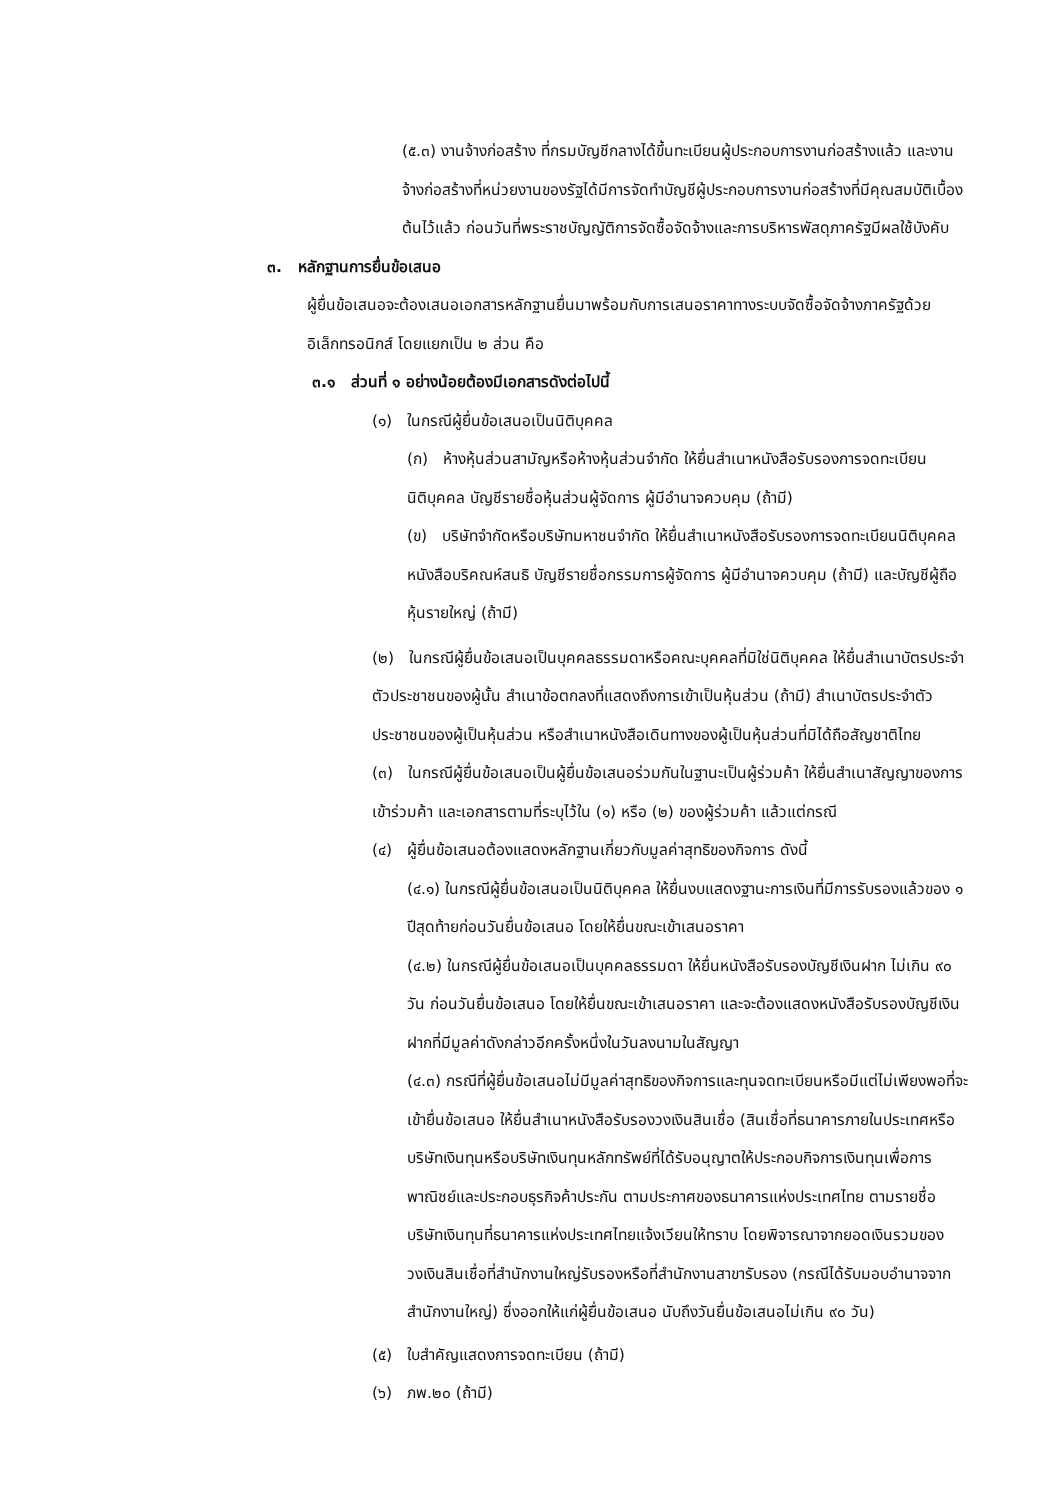(๕.๓) งานจ้างก่อสร้าง ที่กรมบัญชีกลางได้ขึ้นทะเบียนผู้ประกอบการงานก่อสร้างแล้ว และงานจ้างก่อสร้างที่หน่วยงานของรัฐได้มีการจัดทำบัญชีผู้ประกอบการงานก่อสร้างที่มีคุณสมบัติเบื้องต้นไว้แล้ว ก่อนวันที่พระราชบัญญัติการจัดซื้อจัดจ้างและการบริหารพัสดุภาครัฐมีผลใช้บังคับ
๓. หลักฐานการยื่นข้อเสนอ
ผู้ยื่นข้อเสนอจะต้องเสนอเอกสารหลักฐานยื่นมาพร้อมกับการเสนอราคาทางระบบจัดซื้อจัดจ้างภาครัฐด้วยอิเล็กทรอนิกส์ โดยแยกเป็น ๒ ส่วน คือ
๓.๑ ส่วนที่ ๑ อย่างน้อยต้องมีเอกสารดังต่อไปนี้
(๑) ในกรณีผู้ยื่นข้อเสนอเป็นนิติบุคคล
(ก) ห้างหุ้นส่วนสามัญหรือห้างหุ้นส่วนจำกัด ให้ยื่นสำเนาหนังสือรับรองการจดทะเบียนนิติบุคคล บัญชีรายชื่อหุ้นส่วนผู้จัดการ ผู้มีอำนาจควบคุม (ถ้ามี)
(ข) บริษัทจำกัดหรือบริษัทมหาชนจำกัด ให้ยื่นสำเนาหนังสือรับรองการจดทะเบียนนิติบุคคล หนังสือบริคณห์สนธิ บัญชีรายชื่อกรรมการผู้จัดการ ผู้มีอำนาจควบคุม (ถ้ามี) และบัญชีผู้ถือหุ้นรายใหญ่ (ถ้ามี)
(๒) ในกรณีผู้ยื่นข้อเสนอเป็นบุคคลธรรมดาหรือคณะบุคคลที่มิใช่นิติบุคคล ให้ยื่นสำเนาบัตรประจำตัวประชาชนของผู้นั้น สำเนาข้อตกลงที่แสดงถึงการเข้าเป็นหุ้นส่วน (ถ้ามี) สำเนาบัตรประจำตัวประชาชนของผู้เป็นหุ้นส่วน หรือสำเนาหนังสือเดินทางของผู้เป็นหุ้นส่วนที่มิได้ถือสัญชาติไทย
(๓) ในกรณีผู้ยื่นข้อเสนอเป็นผู้ยื่นข้อเสนอร่วมกันในฐานะเป็นผู้ร่วมค้า ให้ยื่นสำเนาสัญญาของการเข้าร่วมค้า และเอกสารตามที่ระบุไว้ใน (๑) หรือ (๒) ของผู้ร่วมค้า แล้วแต่กรณี
(๔) ผู้ยื่นข้อเสนอต้องแสดงหลักฐานเกี่ยวกับมูลค่าสุทธิของกิจการ ดังนี้
(๔.๑) ในกรณีผู้ยื่นข้อเสนอเป็นนิติบุคคล ให้ยื่นงบแสดงฐานะการเงินที่มีการรับรองแล้วของ ๑ ปีสุดท้ายก่อนวันยื่นข้อเสนอ โดยให้ยื่นขณะเข้าเสนอราคา
(๔.๒) ในกรณีผู้ยื่นข้อเสนอเป็นบุคคลธรรมดา ให้ยื่นหนังสือรับรองบัญชีเงินฝาก ไม่เกิน ๙๐ วัน ก่อนวันยื่นข้อเสนอ โดยให้ยื่นขณะเข้าเสนอราคา และจะต้องแสดงหนังสือรับรองบัญชีเงินฝากที่มีมูลค่าดังกล่าวอีกครั้งหนึ่งในวันลงนามในสัญญา
(๔.๓) กรณีที่ผู้ยื่นข้อเสนอไม่มีมูลค่าสุทธิของกิจการและทุนจดทะเบียนหรือมีแต่ไม่เพียงพอที่จะเข้ายื่นข้อเสนอ ให้ยื่นสำเนาหนังสือรับรองวงเงินสินเชื่อ (สินเชื่อที่ธนาคารภายในประเทศหรือบริษัทเงินทุนหรือบริษัทเงินทุนหลักทรัพย์ที่ได้รับอนุญาตให้ประกอบกิจการเงินทุนเพื่อการพาณิชย์และประกอบธุรกิจค้าประกัน ตามประกาศของธนาคารแห่งประเทศไทย ตามรายชื่อบริษัทเงินทุนที่ธนาคารแห่งประเทศไทยแจ้งเวียนให้ทราบ โดยพิจารณาจากยอดเงินรวมของวงเงินสินเชื่อที่สำนักงานใหญ่รับรองหรือที่สำนักงานสาขารับรอง (กรณีได้รับมอบอำนาจจากสำนักงานใหญ่) ซึ่งออกให้แก่ผู้ยื่นข้อเสนอ นับถึงวันยื่นข้อเสนอไม่เกิน ๙๐ วัน)
(๕) ใบสำคัญแสดงการจดทะเบียน (ถ้ามี)
(๖) ภพ.๒๐ (ถ้ามี)